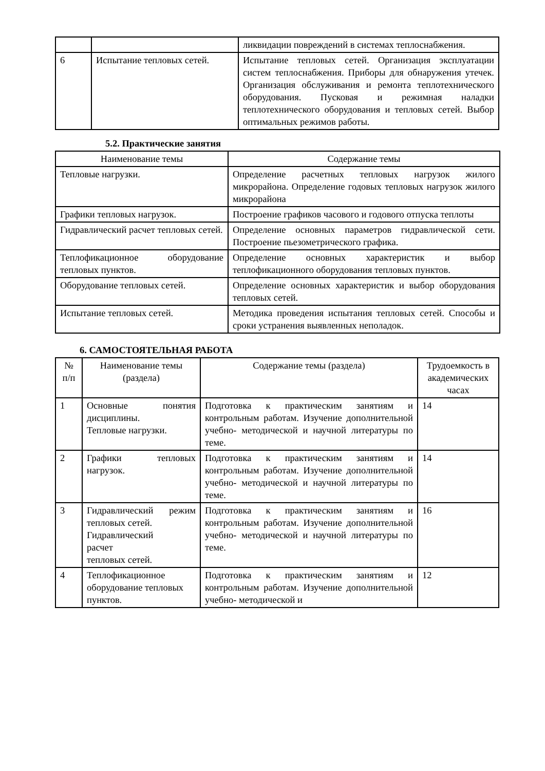| | | ликвидации повреждений в системах теплоснабжения. |
| 6 | Испытание тепловых сетей. | Испытание тепловых сетей. Организация эксплуатации систем теплоснабжения. Приборы для обнаружения утечек. Организация обслуживания и ремонта теплотехнического оборудования. Пусковая и режимная наладки теплотехнического оборудования и тепловых сетей. Выбор оптимальных режимов работы. |
5.2. Практические занятия
| Наименование темы | Содержание темы |
| --- | --- |
| Тепловые нагрузки. | Определение расчетных тепловых нагрузок жилого микрорайона. Определение годовых тепловых нагрузок жилого микрорайона |
| Графики тепловых нагрузок. | Построение графиков часового и годового отпуска теплоты |
| Гидравлический расчет тепловых сетей. | Определение основных параметров гидравлической сети. Построение пьезометрического графика. |
| Теплофикационное оборудование тепловых пунктов. | Определение основных характеристик и выбор теплофикационного оборудования тепловых пунктов. |
| Оборудование тепловых сетей. | Определение основных характеристик и выбор оборудования тепловых сетей. |
| Испытание тепловых сетей. | Методика проведения испытания тепловых сетей. Способы и сроки устранения выявленных неполадок. |
6. САМОСТОЯТЕЛЬНАЯ РАБОТА
| № п/п | Наименование темы (раздела) | Содержание темы (раздела) | Трудоемкость в академических часах |
| --- | --- | --- | --- |
| 1 | Основные понятия дисциплины. Тепловые нагрузки. | Подготовка к практическим занятиям и контрольным работам. Изучение дополнительной учебно- методической и научной литературы по теме. | 14 |
| 2 | Графики тепловых нагрузок. | Подготовка к практическим занятиям и контрольным работам. Изучение дополнительной учебно- методической и научной литературы по теме. | 14 |
| 3 | Гидравлический режим тепловых сетей. Гидравлический расчет тепловых сетей. | Подготовка к практическим занятиям и контрольным работам. Изучение дополнительной учебно- методической и научной литературы по теме. | 16 |
| 4 | Теплофикационное оборудование тепловых пунктов. | Подготовка к практическим занятиям и контрольным работам. Изучение дополнительной учебно- методической и | 12 |